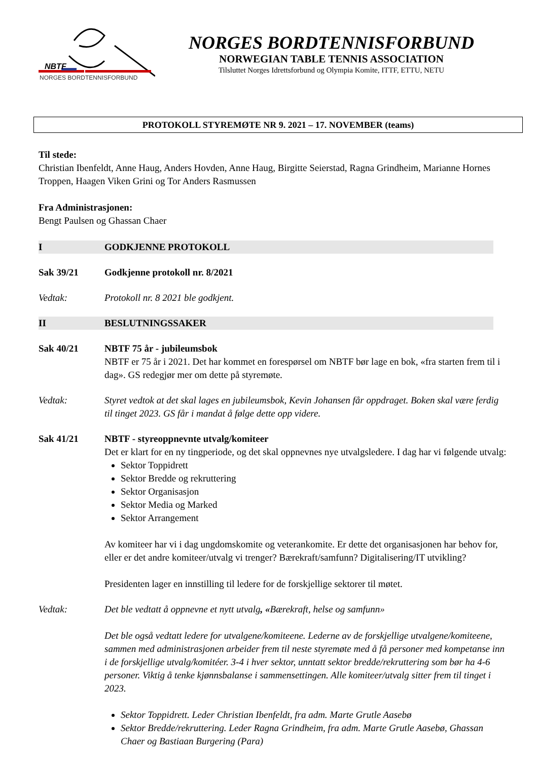NBTF
NORGES BORDTENNISFORBUND
NORGES BORDTENNISFORBUND
NORWEGIAN TABLE TENNIS ASSOCIATION
Tilsluttet Norges Idrettsforbund og Olympia Komite, ITTF, ETTU, NETU
PROTOKOLL STYREMØTE NR 9. 2021 – 17. NOVEMBER (teams)
Til stede:
Christian Ibenfeldt, Anne Haug, Anders Hovden, Anne Haug, Birgitte Seierstad, Ragna Grindheim, Marianne Hornes Troppen, Haagen Viken Grini og Tor Anders Rasmussen
Fra Administrasjonen:
Bengt Paulsen og Ghassan Chaer
I GODKJENNE PROTOKOLL
Sak 39/21 Godkjenne protokoll nr. 8/2021
Vedtak: Protokoll nr. 8 2021 ble godkjent.
II BESLUTNINGSSAKER
Sak 40/21 NBTF 75 år - jubileumsbok
NBTF er 75 år i 2021. Det har kommet en forespørsel om NBTF bør lage en bok, «fra starten frem til i dag». GS redegjør mer om dette på styremøte.
Vedtak: Styret vedtok at det skal lages en jubileumsbok, Kevin Johansen får oppdraget. Boken skal være ferdig til tinget 2023. GS får i mandat å følge dette opp videre.
Sak 41/21 NBTF - styreoppnevnte utvalg/komiteer
Det er klart for en ny tingperiode, og det skal oppnevnes nye utvalgsledere. I dag har vi følgende utvalg:
Sektor Toppidrett
Sektor Bredde og rekruttering
Sektor Organisasjon
Sektor Media og Marked
Sektor Arrangement
Av komiteer har vi i dag ungdomskomite og veterankomite. Er dette det organisasjonen har behov for, eller er det andre komiteer/utvalg vi trenger? Bærekraft/samfunn? Digitalisering/IT utvikling?
Presidenten lager en innstilling til ledere for de forskjellige sektorer til møtet.
Vedtak: Det ble vedtatt å oppnevne et nytt utvalg, «Bærekraft, helse og samfunn»
Det ble også vedtatt ledere for utvalgene/komiteene. Lederne av de forskjellige utvalgene/komiteene, sammen med administrasjonen arbeider frem til neste styremøte med å få personer med kompetanse inn i de forskjellige utvalg/komitéer. 3-4 i hver sektor, unntatt sektor bredde/rekruttering som bør ha 4-6 personer. Viktig å tenke kjønnsbalanse i sammensettingen. Alle komiteer/utvalg sitter frem til tinget i 2023.
Sektor Toppidrett. Leder Christian Ibenfeldt, fra adm. Marte Grutle Aasebø
Sektor Bredde/rekruttering. Leder Ragna Grindheim, fra adm. Marte Grutle Aasebø, Ghassan Chaer og Bastiaan Burgering (Para)